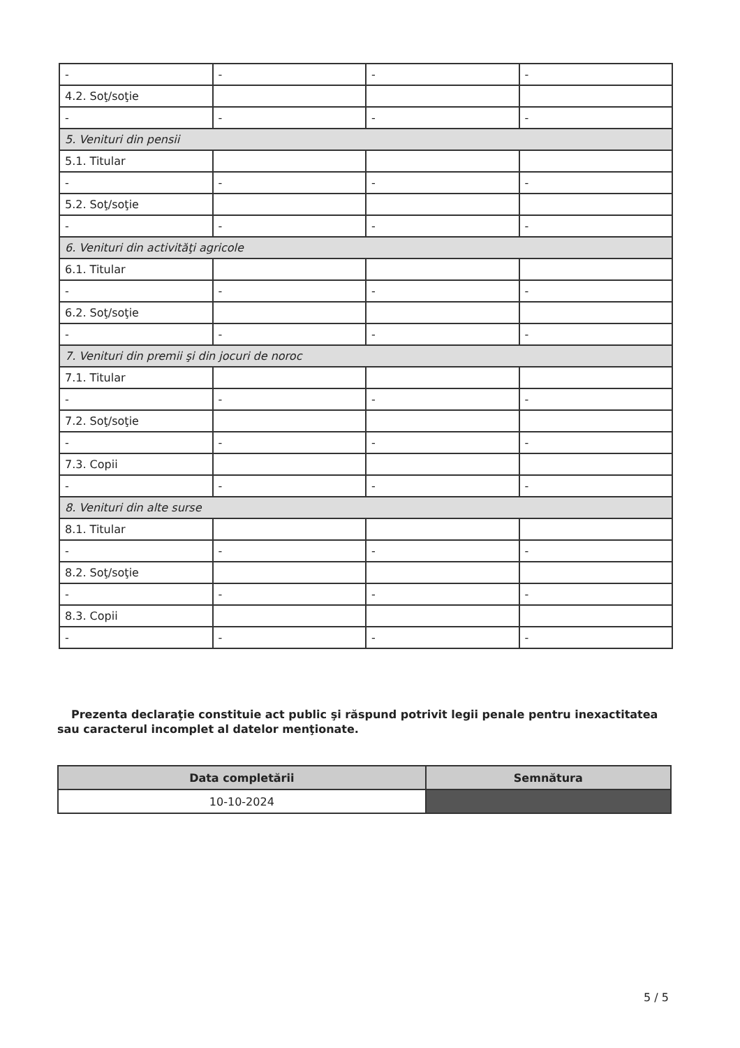| - | - | - | - |
| 4.2. Soţ/soţie | | | |
| - | - | - | - |
| 5. Venituri din pensii | | | |
| 5.1. Titular | | | |
| - | - | - | - |
| 5.2. Soţ/soţie | | | |
| - | - | - | - |
| 6. Venituri din activităţi agricole | | | |
| 6.1. Titular | | | |
| - | - | - | - |
| 6.2. Soţ/soţie | | | |
| - | - | - | - |
| 7. Venituri din premii şi din jocuri de noroc | | | |
| 7.1. Titular | | | |
| - | - | - | - |
| 7.2. Soţ/soţie | | | |
| - | - | - | - |
| 7.3. Copii | | | |
| - | - | - | - |
| 8. Venituri din alte surse | | | |
| 8.1. Titular | | | |
| - | - | - | - |
| 8.2. Soţ/soţie | | | |
| - | - | - | - |
| 8.3. Copii | | | |
| - | - | - | - |
Prezenta declaraţie constituie act public şi răspund potrivit legii penale pentru inexactitatea sau caracterul incomplet al datelor menţionate.
| Data completării | Semnătura |
| --- | --- |
| 10-10-2024 | |
5 / 5